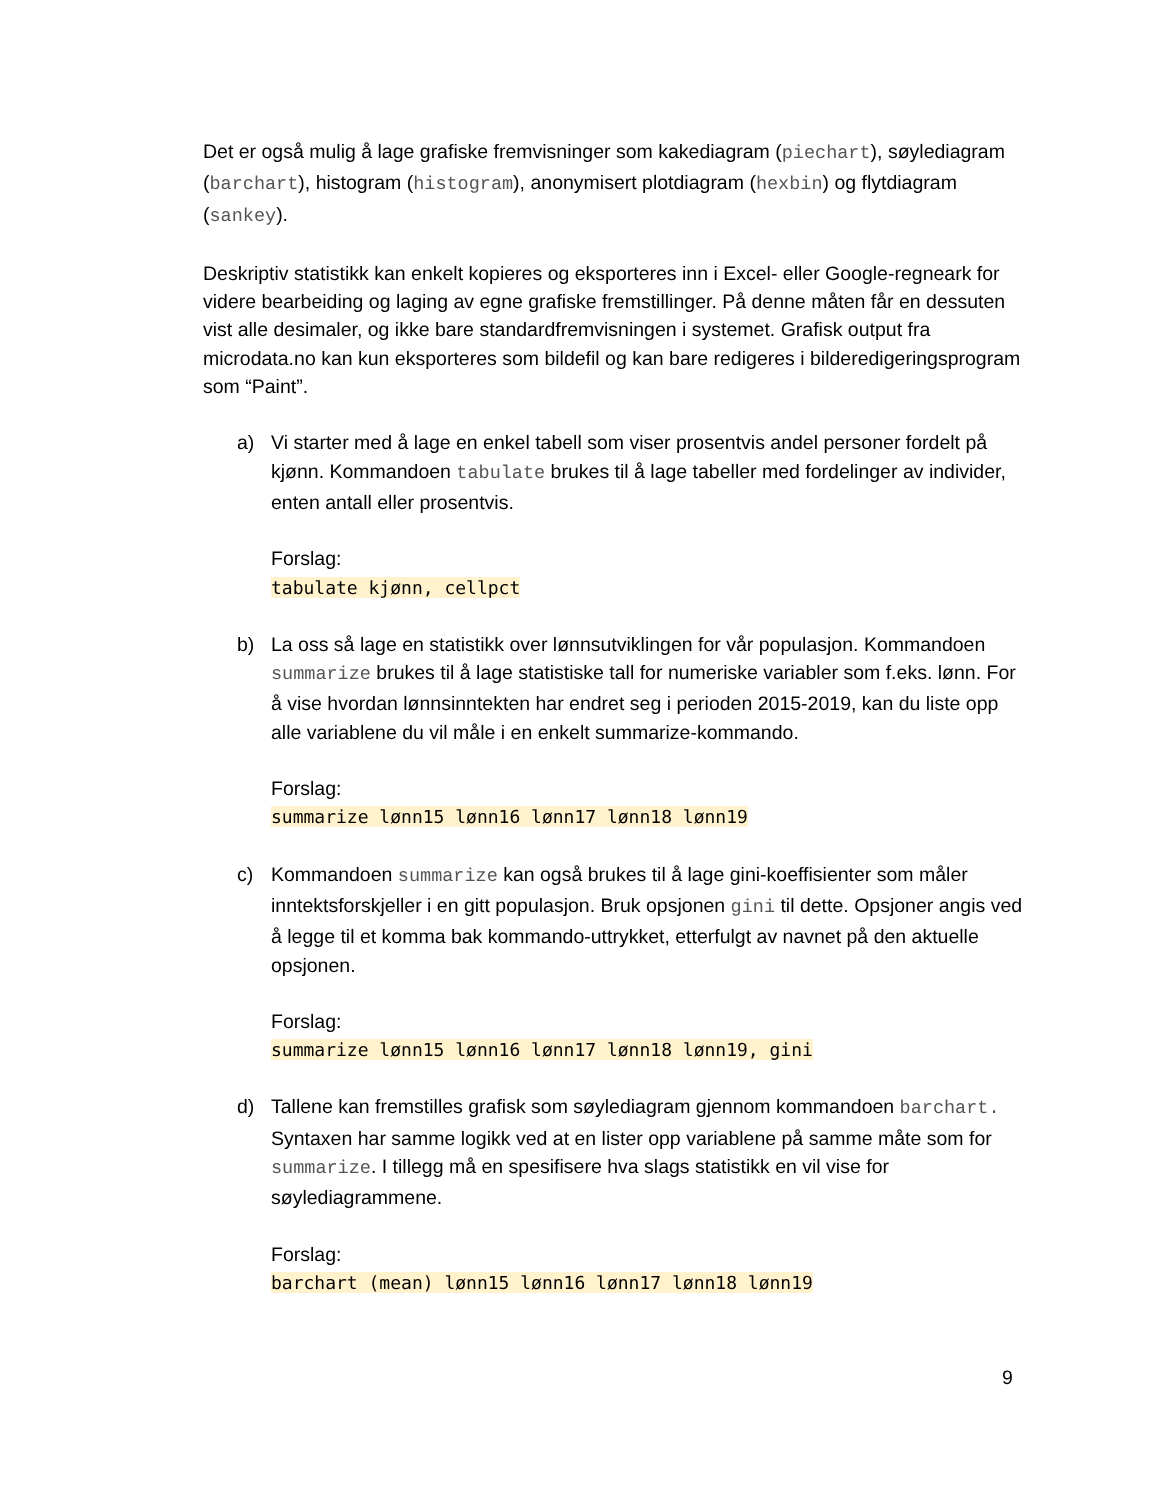Det er også mulig å lage grafiske fremvisninger som kakediagram (piechart), søylediagram (barchart), histogram (histogram), anonymisert plotdiagram (hexbin) og flytdiagram (sankey).
Deskriptiv statistikk kan enkelt kopieres og eksporteres inn i Excel- eller Google-regneark for videre bearbeiding og laging av egne grafiske fremstillinger. På denne måten får en dessuten vist alle desimaler, og ikke bare standardfremvisningen i systemet. Grafisk output fra microdata.no kan kun eksporteres som bildefil og kan bare redigeres i bilderedigeringsprogram som “Paint”.
a) Vi starter med å lage en enkel tabell som viser prosentvis andel personer fordelt på kjønn. Kommandoen tabulate brukes til å lage tabeller med fordelinger av individer, enten antall eller prosentvis.
Forslag:
tabulate kjønn, cellpct
b) La oss så lage en statistikk over lønnsutviklingen for vår populasjon. Kommandoen summarize brukes til å lage statistiske tall for numeriske variabler som f.eks. lønn. For å vise hvordan lønnsinntekten har endret seg i perioden 2015-2019, kan du liste opp alle variablene du vil måle i en enkelt summarize-kommando.
Forslag:
summarize lønn15 lønn16 lønn17 lønn18 lønn19
c) Kommandoen summarize kan også brukes til å lage gini-koeffisienter som måler inntektsforskjeller i en gitt populasjon. Bruk opsjonen gini til dette. Opsjoner angis ved å legge til et komma bak kommando-uttrykket, etterfulgt av navnet på den aktuelle opsjonen.
Forslag:
summarize lønn15 lønn16 lønn17 lønn18 lønn19, gini
d) Tallene kan fremstilles grafisk som søylediagram gjennom kommandoen barchart. Syntaxen har samme logikk ved at en lister opp variablene på samme måte som for summarize. I tillegg må en spesifisere hva slags statistikk en vil vise for søylediagrammene.
Forslag:
barchart (mean) lønn15 lønn16 lønn17 lønn18 lønn19
9